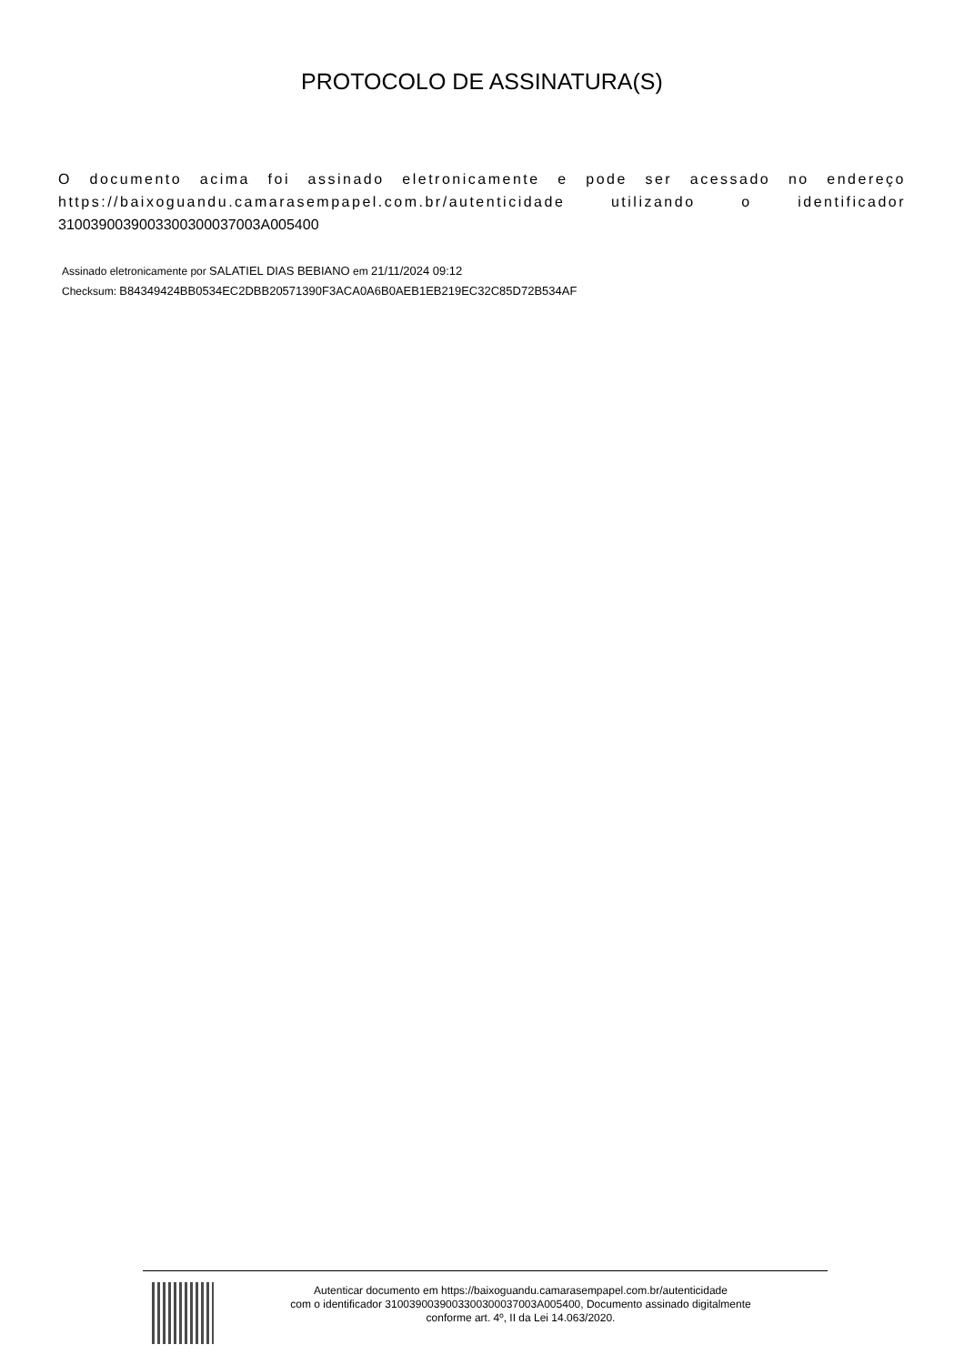PROTOCOLO DE ASSINATURA(S)
O documento acima foi assinado eletronicamente e pode ser acessado no endereço https://baixoguandu.camarasempapel.com.br/autenticidade utilizando o identificador 310039003900330030003700​3A005400
Assinado eletronicamente por SALATIEL DIAS BEBIANO em 21/11/2024 09:12
Checksum: B84349424BB0534EC2DBB20571390F3ACA0A6B0AEB1EB219EC32C85D72B534AF
Autenticar documento em https://baixoguandu.camarasempapel.com.br/autenticidade
com o identificador 3100390039003300300037003A005400, Documento assinado digitalmente
conforme art. 4º, II da Lei 14.063/2020.